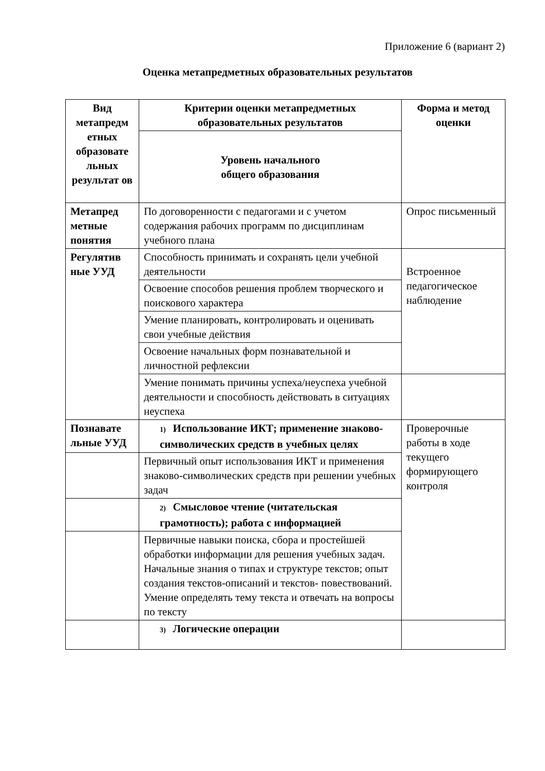Приложение 6 (вариант 2)
Оценка метапредметных образовательных результатов
| Вид метапредм етных образовате льных результат ов | Критерии оценки метапредметных образовательных результатов | Форма и метод оценки |
| --- | --- | --- |
| | Уровень начального общего образования | |
| Метапред метные понятия | По договоренности с педагогами и с учетом содержания рабочих программ по дисциплинам учебного плана | Опрос письменный |
| Регулятив ные УУД | Способность принимать и сохранять цели учебной деятельности | Встроенное педагогическое наблюдение |
| | Освоение способов решения проблем творческого и поискового характера | |
| | Умение планировать, контролировать и оценивать свои учебные действия | |
| | Освоение начальных форм познавательной и личностной рефлексии | |
| | Умение понимать причины успеха/неуспеха учебной деятельности и способность действовать в ситуациях неуспеха | |
| Познавате льные УУД | 1) Использование ИКТ; применение знаково-символических средств в учебных целях | Проверочные работы в ходе текущего формирующего контроля |
| | Первичный опыт использования ИКТ и применения знаково-символических средств при решении учебных задач | |
| | 2) Смысловое чтение (читательская грамотность); работа с информацией | |
| | Первичные навыки поиска, сбора и простейшей обработки информации для решения учебных задач. Начальные знания о типах и структуре текстов; опыт создания текстов-описаний и текстов- повествований. Умение определять тему текста и отвечать на вопросы по тексту | |
| | 3) Логические операции | |